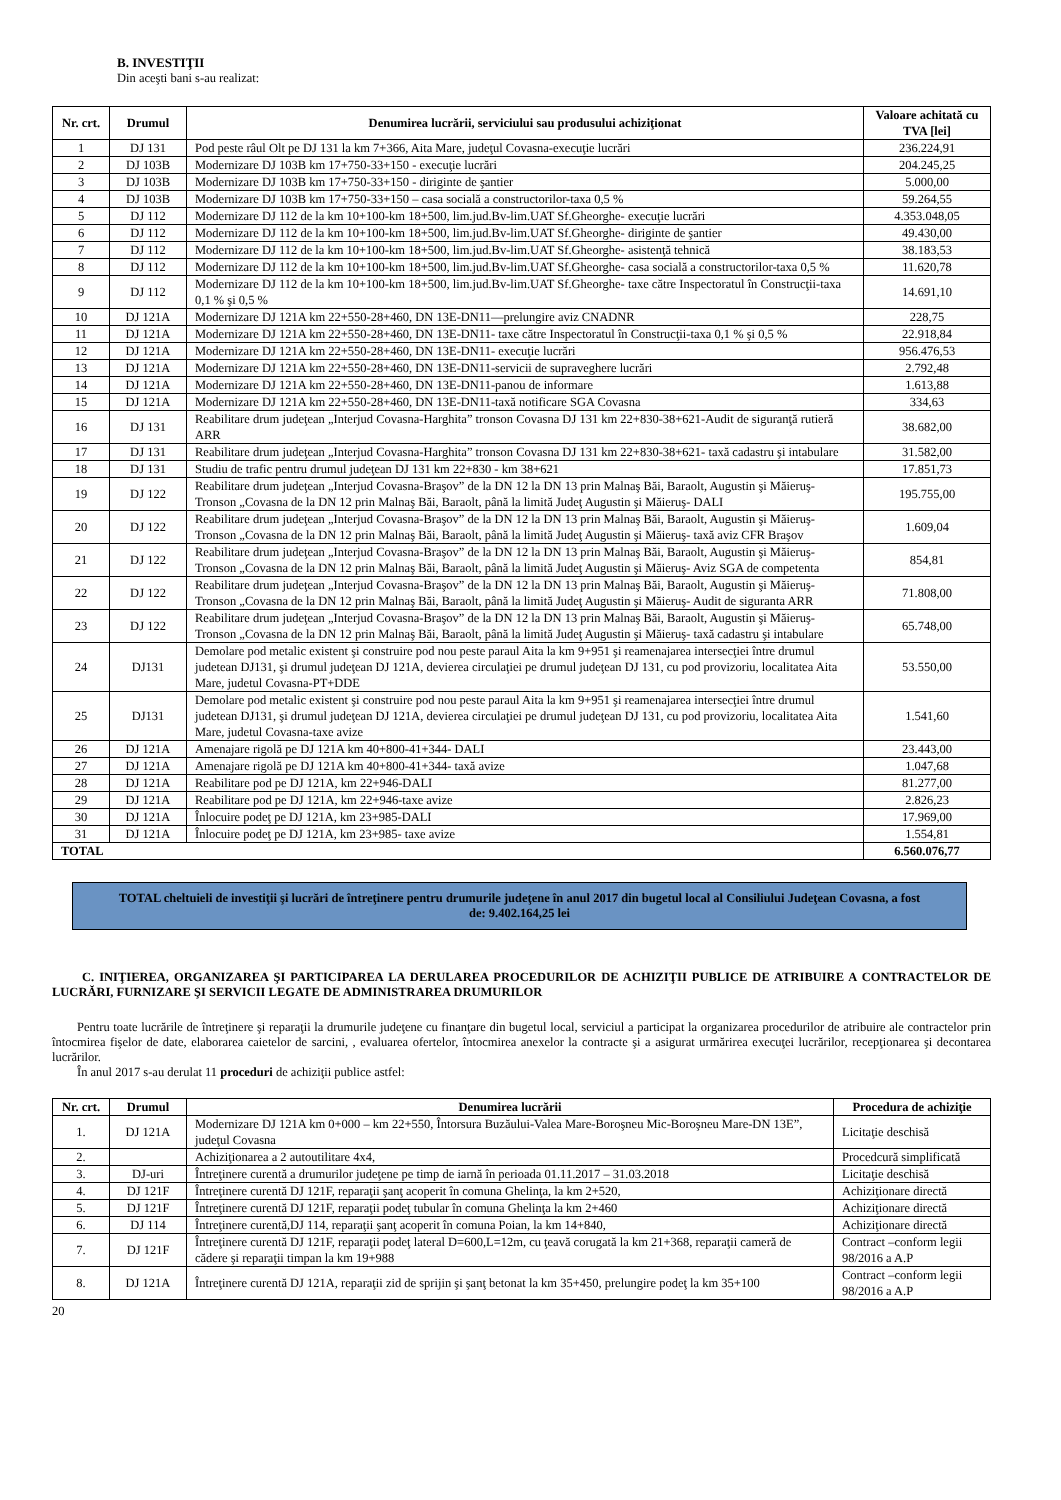B. INVESTIŢII
Din aceşti bani s-au realizat:
| Nr. crt. | Drumul | Denumirea lucrării, serviciului sau produsului achiziţionat | Valoare achitată cu TVA [lei] |
| --- | --- | --- | --- |
| 1 | DJ 131 | Pod peste râul Olt pe DJ 131 la km 7+366, Aita Mare, judeţul Covasna-execuţie lucrări | 236.224,91 |
| 2 | DJ 103B | Modernizare DJ 103B km 17+750-33+150 - execuţie lucrări | 204.245,25 |
| 3 | DJ 103B | Modernizare DJ 103B km 17+750-33+150 - diriginte de şantier | 5.000,00 |
| 4 | DJ 103B | Modernizare DJ 103B km 17+750-33+150 – casa socială a constructorilor-taxa 0,5 % | 59.264,55 |
| 5 | DJ 112 | Modernizare DJ 112 de la km 10+100-km 18+500, lim.jud.Bv-lim.UAT Sf.Gheorghe- execuţie lucrări | 4.353.048,05 |
| 6 | DJ 112 | Modernizare DJ 112 de la km 10+100-km 18+500, lim.jud.Bv-lim.UAT Sf.Gheorghe- diriginte de şantier | 49.430,00 |
| 7 | DJ 112 | Modernizare DJ 112 de la km 10+100-km 18+500, lim.jud.Bv-lim.UAT Sf.Gheorghe- asistenţă tehnică | 38.183,53 |
| 8 | DJ 112 | Modernizare DJ 112 de la km 10+100-km 18+500, lim.jud.Bv-lim.UAT Sf.Gheorghe- casa socială a constructorilor-taxa 0,5 % | 11.620,78 |
| 9 | DJ 112 | Modernizare DJ 112 de la km 10+100-km 18+500, lim.jud.Bv-lim.UAT Sf.Gheorghe- taxe către Inspectoratul în Construcţii-taxa 0,1 % şi 0,5 % | 14.691,10 |
| 10 | DJ 121A | Modernizare DJ 121A km 22+550-28+460, DN 13E-DN11—prelungire aviz CNADNR | 228,75 |
| 11 | DJ 121A | Modernizare DJ 121A km 22+550-28+460, DN 13E-DN11- taxe către Inspectoratul în Construcţii-taxa 0,1 % şi 0,5 % | 22.918,84 |
| 12 | DJ 121A | Modernizare DJ 121A km 22+550-28+460, DN 13E-DN11- execuţie lucrări | 956.476,53 |
| 13 | DJ 121A | Modernizare DJ 121A km 22+550-28+460, DN 13E-DN11-servicii de supraveghere lucrări | 2.792,48 |
| 14 | DJ 121A | Modernizare DJ 121A km 22+550-28+460, DN 13E-DN11-panou de informare | 1.613,88 |
| 15 | DJ 121A | Modernizare DJ 121A km 22+550-28+460, DN 13E-DN11-taxă notificare SGA Covasna | 334,63 |
| 16 | DJ 131 | Reabilitare drum judeţean „Interjud Covasna-Harghita” tronson Covasna DJ 131 km 22+830-38+621-Audit de siguranţă rutieră ARR | 38.682,00 |
| 17 | DJ 131 | Reabilitare drum judeţean „Interjud Covasna-Harghita” tronson Covasna DJ 131 km 22+830-38+621- taxă cadastru şi intabulare | 31.582,00 |
| 18 | DJ 131 | Studiu de trafic pentru drumul judeţean DJ 131 km 22+830 - km 38+621 | 17.851,73 |
| 19 | DJ 122 | Reabilitare drum judeţean „Interjud Covasna-Braşov” de la DN 12 la DN 13 prin Malnaş Băi, Baraolt, Augustin şi Măieruş-Tronson „Covasna de la DN 12 prin Malnaş Băi, Baraolt, până la limită Judeţ Augustin şi Măieruş- DALI | 195.755,00 |
| 20 | DJ 122 | Reabilitare drum judeţean „Interjud Covasna-Braşov” de la DN 12 la DN 13 prin Malnaş Băi, Baraolt, Augustin şi Măieruş-Tronson „Covasna de la DN 12 prin Malnaş Băi, Baraolt, până la limită Judeţ Augustin şi Măieruş- taxă aviz CFR Braşov | 1.609,04 |
| 21 | DJ 122 | Reabilitare drum judeţean „Interjud Covasna-Braşov” de la DN 12 la DN 13 prin Malnaş Băi, Baraolt, Augustin şi Măieruş-Tronson „Covasna de la DN 12 prin Malnaş Băi, Baraolt, până la limită Judeţ Augustin şi Măieruş- Aviz SGA de competenta | 854,81 |
| 22 | DJ 122 | Reabilitare drum judeţean „Interjud Covasna-Braşov” de la DN 12 la DN 13 prin Malnaş Băi, Baraolt, Augustin şi Măieruş-Tronson „Covasna de la DN 12 prin Malnaş Băi, Baraolt, până la limită Judeţ Augustin şi Măieruş- Audit de siguranta ARR | 71.808,00 |
| 23 | DJ 122 | Reabilitare drum judeţean „Interjud Covasna-Braşov” de la DN 12 la DN 13 prin Malnaş Băi, Baraolt, Augustin şi Măieruş-Tronson „Covasna de la DN 12 prin Malnaş Băi, Baraolt, până la limită Judeţ Augustin şi Măieruş- taxă cadastru şi intabulare | 65.748,00 |
| 24 | DJ131 | Demolare pod metalic existent şi construire pod nou peste paraul Aita la km 9+951 şi reamenajarea intersecţiei între drumul judetean DJ131, şi drumul judeţean DJ 121A, devierea circulaţiei pe drumul judeţean DJ 131, cu pod provizoriu, localitatea Aita Mare, judetul Covasna-PT+DDE | 53.550,00 |
| 25 | DJ131 | Demolare pod metalic existent şi construire pod nou peste paraul Aita la km 9+951 şi reamenajarea intersecţiei între drumul judetean DJ131, şi drumul judeţean DJ 121A, devierea circulaţiei pe drumul judeţean DJ 131, cu pod provizoriu, localitatea Aita Mare, judetul Covasna-taxe avize | 1.541,60 |
| 26 | DJ 121A | Amenajare rigolă pe DJ 121A km 40+800-41+344- DALI | 23.443,00 |
| 27 | DJ 121A | Amenajare rigolă pe DJ 121A km 40+800-41+344- taxă avize | 1.047,68 |
| 28 | DJ 121A | Reabilitare pod pe DJ 121A, km 22+946-DALI | 81.277,00 |
| 29 | DJ 121A | Reabilitare pod pe DJ 121A, km 22+946-taxe avize | 2.826,23 |
| 30 | DJ 121A | Înlocuire podeţ pe DJ 121A, km 23+985-DALI | 17.969,00 |
| 31 | DJ 121A | Înlocuire podeţ pe DJ 121A, km 23+985- taxe avize | 1.554,81 |
| TOTAL | | | 6.560.076,77 |
TOTAL cheltuieli de investiţii şi lucrări de întreţinere pentru drumurile judeţene în anul 2017 din bugetul local al Consiliului Judeţean Covasna, a fost de: 9.402.164,25 lei
C. INIŢIEREA, ORGANIZAREA ŞI PARTICIPAREA LA DERULAREA PROCEDURILOR DE ACHIZIŢII PUBLICE DE ATRIBUIRE A CONTRACTELOR DE LUCRĂRI, FURNIZARE ŞI SERVICII LEGATE DE ADMINISTRAREA DRUMURILOR
Pentru toate lucrările de întreţinere şi reparaţii la drumurile judeţene cu finanţare din bugetul local, serviciul a participat la organizarea procedurilor de atribuire ale contractelor prin întocmirea fişelor de date, elaborarea caietelor de sarcini, , evaluarea ofertelor, întocmirea anexelor la contracte şi a asigurat urmărirea execuţei lucrărilor, recepţionarea şi decontarea lucrărilor.
În anul 2017 s-au derulat 11 proceduri de achiziţii publice astfel:
| Nr. crt. | Drumul | Denumirea lucrării | Procedura de achiziţie |
| --- | --- | --- | --- |
| 1. | DJ 121A | Modernizare DJ 121A km 0+000 – km 22+550, Întorsura Buzăului-Valea Mare-Boroşneu Mic-Boroşneu Mare-DN 13E”, judeţul Covasna | Licitaţie deschisă |
| 2. | | Achiziţionarea a 2 autoutilitare 4x4, | Procedcură simplificată |
| 3. | DJ-uri | Întreţinere curentă a drumurilor judeţene pe timp de iarnă în perioada 01.11.2017 – 31.03.2018 | Licitaţie deschisă |
| 4. | DJ 121F | Întreţinere curentă DJ 121F, reparaţii şanţ acoperit în comuna Ghelinţa, la km 2+520, | Achiziţionare directă |
| 5. | DJ 121F | Întreţinere curentă DJ 121F, reparaţii podeţ tubular în comuna Ghelinţa la km 2+460 | Achiziţionare directă |
| 6. | DJ 114 | Întreţinere curentă,DJ 114, reparaţii şanţ acoperit în comuna Poian, la km 14+840, | Achiziţionare directă |
| 7. | DJ 121F | Întreţinere curentă DJ 121F, reparaţii podeţ lateral D=600,L=12m, cu ţeavă corugată la km 21+368, reparaţii cameră de cădere şi reparaţii timpan la km 19+988 | Contract –conform legii 98/2016 a A.P |
| 8. | DJ 121A | Întreţinere curentă DJ 121A, reparaţii zid de sprijin şi şanţ betonat la km 35+450, prelungire podeţ la km 35+100 | Contract –conform legii 98/2016 a A.P |
20